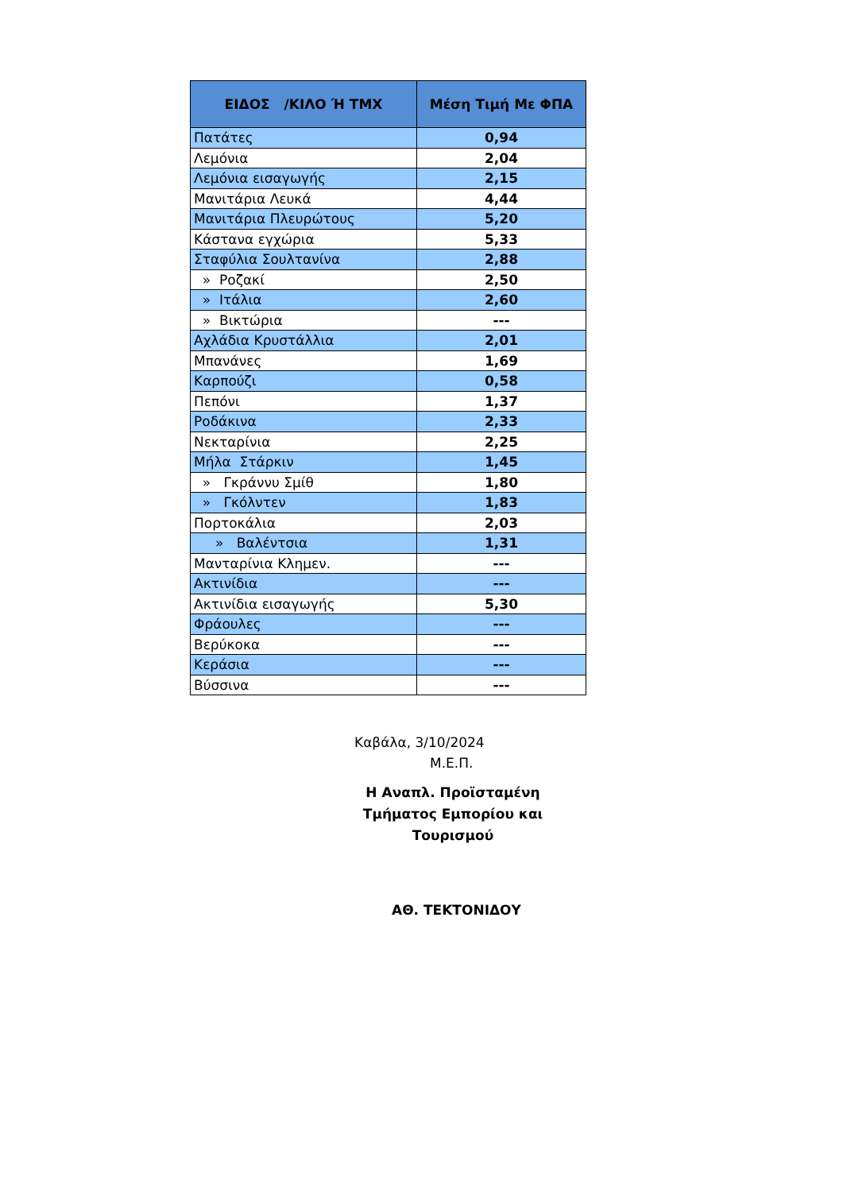| ΕΙΔΟΣ /ΚΙΛΟ Ή ΤΜΧ | Μέση Τιμή Με ΦΠΑ |
| --- | --- |
| Πατάτες | 0,94 |
| Λεμόνια | 2,04 |
| Λεμόνια εισαγωγής | 2,15 |
| Μανιτάρια Λευκά | 4,44 |
| Μανιτάρια Πλευρώτους | 5,20 |
| Κάστανα εγχώρια | 5,33 |
| Σταφύλια Σουλτανίνα | 2,88 |
| » Ροζακί | 2,50 |
| » Ιτάλια | 2,60 |
| » Βικτώρια | --- |
| Αχλάδια Κρυστάλλια | 2,01 |
| Μπανάνες | 1,69 |
| Καρπούζι | 0,58 |
| Πεπόνι | 1,37 |
| Ροδάκινα | 2,33 |
| Νεκταρίνια | 2,25 |
| Μήλα Στάρκιν | 1,45 |
| » Γκράννυ Σμίθ | 1,80 |
| » Γκόλντεν | 1,83 |
| Πορτοκάλια | 2,03 |
| » Βαλέντσια | 1,31 |
| Μανταρίνια Κλημεν. | --- |
| Ακτινίδια | --- |
| Ακτινίδια εισαγωγής | 5,30 |
| Φράουλες | --- |
| Βερύκοκα | --- |
| Κεράσια | --- |
| Βύσσινα | --- |
Καβάλα, 3/10/2024
Μ.Ε.Π.
Η Αναπλ. Προϊσταμένη Τμήματος Εμπορίου και Τουρισμού
ΑΘ. ΤΕΚΤΟΝΙΔΟΥ